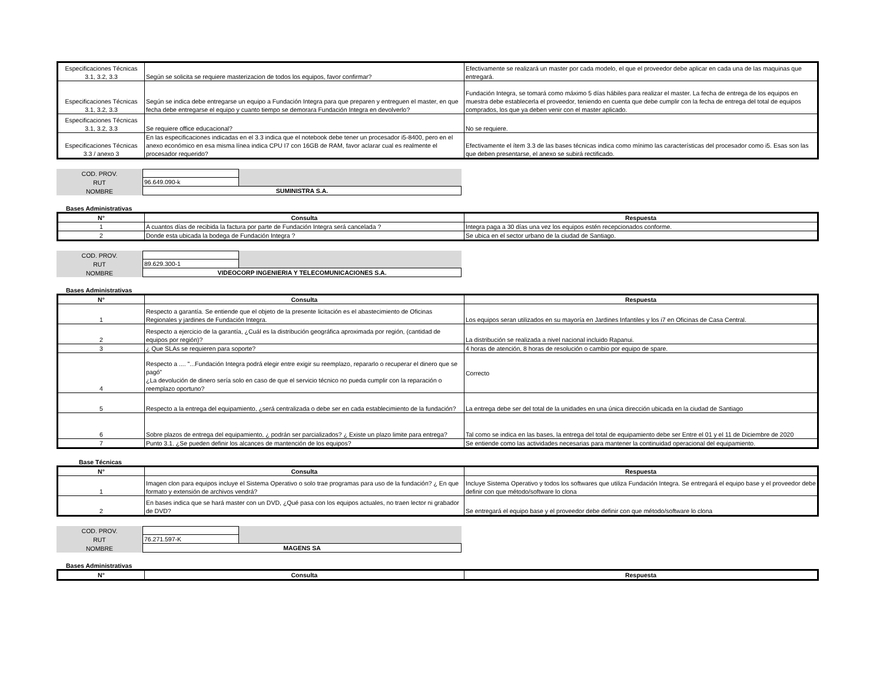| Especificaciones Técnicas 3.1, 3.2, 3.3 | Según se solicita se requiere masterizacion de todos los equipos, favor confirmar? | Efectivamente se realizará un master por cada modelo, el que el proveedor debe aplicar en cada una de las maquinas que entregará. |
| Especificaciones Técnicas 3.1, 3.2, 3.3 | Según se indica debe entregarse un equipo a Fundación Integra para que preparen y entreguen el master, en que fecha debe entregarse el equipo y cuanto tiempo se demorara Fundación Integra en devolverlo? | Fundación Integra, se tomará como máximo 5 días hábiles para realizar el master. La fecha de entrega de los equipos en muestra debe establecerla el proveedor, teniendo en cuenta que debe cumplir con la fecha de entrega del total de equipos comprados, los que ya deben venir con el master aplicado. |
| Especificaciones Técnicas 3.1, 3.2, 3.3 | Se requiere office educacional? | No se requiere. |
| Especificaciones Técnicas 3.3 / anexo 3 | En las especificaciones indicadas en el 3.3 indica que el notebook debe tener un procesador i5-8400, pero en el anexo económico en esa misma línea indica CPU I7 con 16GB de RAM, favor aclarar cual es realmente el procesador requerido? | Efectivamente el ítem 3.3 de las bases técnicas indica como mínimo las características del procesador como i5. Esas son las que deben presentarse, el anexo se subirá rectificado. |
| COD. PROV. | | |
| RUT | 96.649.090-k | |
| NOMBRE | SUMINISTRA S.A. | |
Bases Administrativas
| N° | Consulta | Respuesta |
| --- | --- | --- |
| 1 | A cuantos días de recibida la factura por parte de Fundación Integra será cancelada ? | Integra paga a 30 días una vez los equipos estén recepcionados conforme. |
| 2 | Donde esta ubicada la bodega de Fundación Integra ? | Se ubica en el sector urbano de la ciudad de Santiago. |
| COD. PROV. | | |
| RUT | 89.629.300-1 | |
| NOMBRE | VIDEOCORP INGENIERIA Y TELECOMUNICACIONES S.A. | |
Bases Administrativas
| N° | Consulta | Respuesta |
| --- | --- | --- |
| 1 | Respecto a garantía. Se entiende que el objeto de la presente licitación es el abastecimiento de Oficinas Regionales y jardines de Fundación Integra. | Los equipos seran utilizados en su mayoría en Jardines Infantiles y los i7 en Oficinas de Casa Central. |
| 2 | Respecto a ejercicio de la garantía, ¿Cuál es la distribución geográfica aproximada por región, (cantidad de equipos por región)? | La distribución se realizada a nivel nacional incluido Rapanui. |
| 3 | ¿ Que SLAs se requieren para soporte? | 4 horas de atención, 8 horas de resolución o cambio por equipo de spare. |
| 4 | Respecto a .... "...Fundación Integra podrá elegir entre exigir su reemplazo, repararlo o recuperar el dinero que se pagó" ¿La devolución de dinero sería solo en caso de que el servicio técnico no pueda cumplir con la reparación o reemplazo oportuno? | Correcto |
| 5 | Respecto a la entrega del equipamiento, ¿será centralizada o debe ser en cada establecimiento de la fundación? | La entrega debe ser del total de la unidades en una única dirección ubicada en la ciudad de Santiago |
| 6 | Sobre plazos de entrega del equipamiento, ¿ podrán ser parcializados? ¿ Existe un plazo limite para entrega? | Tal como se indica en las bases, la entrega del total de equipamiento debe ser Entre el 01 y el 11 de Diciembre de 2020 |
| 7 | Punto 3.1. ¿Se pueden definir los alcances de mantención de los equipos? | Se entiende como las actividades necesarias para mantener la continuidad operacional del equipamiento. |
Base Técnicas
| N° | Consulta | Respuesta |
| --- | --- | --- |
| 1 | Imagen clon para equipos incluye el Sistema Operativo o solo trae programas para uso de la fundación? ¿ En que formato y extensión de archivos vendrá? | Incluye Sistema Operativo y todos los softwares que utiliza Fundación Integra. Se entregará el equipo base y el proveedor debe definir con que método/software lo clona |
| 2 | En bases indica que se hará master con un DVD, ¿Qué pasa con los equipos actuales, no traen lector ni grabador de DVD? | Se entregará el equipo base y el proveedor debe definir con que método/software lo clona |
| COD. PROV. | | |
| RUT | 76.271.597-K | |
| NOMBRE | MAGENS SA | |
Bases Administrativas
| N° | Consulta | Respuesta |
| --- | --- | --- |